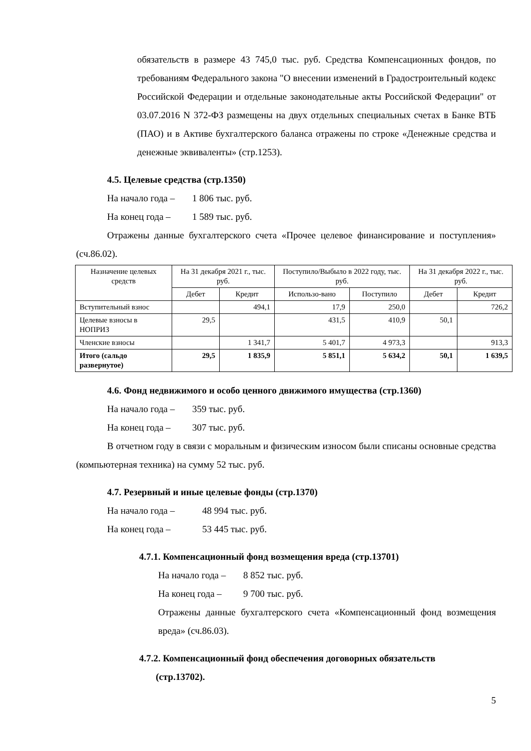обязательств в размере 43 745,0 тыс. руб. Средства Компенсационных фондов, по требованиям Федерального закона "О внесении изменений в Градостроительный кодекс Российской Федерации и отдельные законодательные акты Российской Федерации" от 03.07.2016 N 372-ФЗ размещены на двух отдельных специальных счетах в Банке ВТБ (ПАО) и в Активе бухгалтерского баланса отражены по строке «Денежные средства и денежные эквиваленты» (стр.1253).
4.5. Целевые средства (стр.1350)
На начало года – 1 806 тыс. руб.
На конец года – 1 589 тыс. руб.
Отражены данные бухгалтерского счета «Прочее целевое финансирование и поступления» (сч.86.02).
| Назначение целевых средств | На 31 декабря 2021 г., тыс. руб. | | Поступило/Выбыло в 2022 году, тыс. руб. | | На 31 декабря 2022 г., тыс. руб. | |
| --- | --- | --- | --- | --- | --- | --- |
| | Дебет | Кредит | Использо-вано | Поступило | Дебет | Кредит |
| Вступительный взнос | | 494,1 | 17,9 | 250,0 | | 726,2 |
| Целевые взносы в НОПРИЗ | 29,5 | | 431,5 | 410,9 | 50,1 | |
| Членские взносы | | 1 341,7 | 5 401,7 | 4 973,3 | | 913,3 |
| Итого (сальдо развернутое) | 29,5 | 1 835,9 | 5 851,1 | 5 634,2 | 50,1 | 1 639,5 |
4.6. Фонд недвижимого и особо ценного движимого имущества (стр.1360)
На начало года – 359 тыс. руб.
На конец года – 307 тыс. руб.
В отчетном году в связи с моральным и физическим износом были списаны основные средства (компьютерная техника) на сумму 52 тыс. руб.
4.7. Резервный и иные целевые фонды (стр.1370)
На начало года – 48 994 тыс. руб.
На конец года – 53 445 тыс. руб.
4.7.1. Компенсационный фонд возмещения вреда (стр.13701)
На начало года – 8 852 тыс. руб.
На конец года – 9 700 тыс. руб.
Отражены данные бухгалтерского счета «Компенсационный фонд возмещения вреда» (сч.86.03).
4.7.2. Компенсационный фонд обеспечения договорных обязательств
(стр.13702).
5